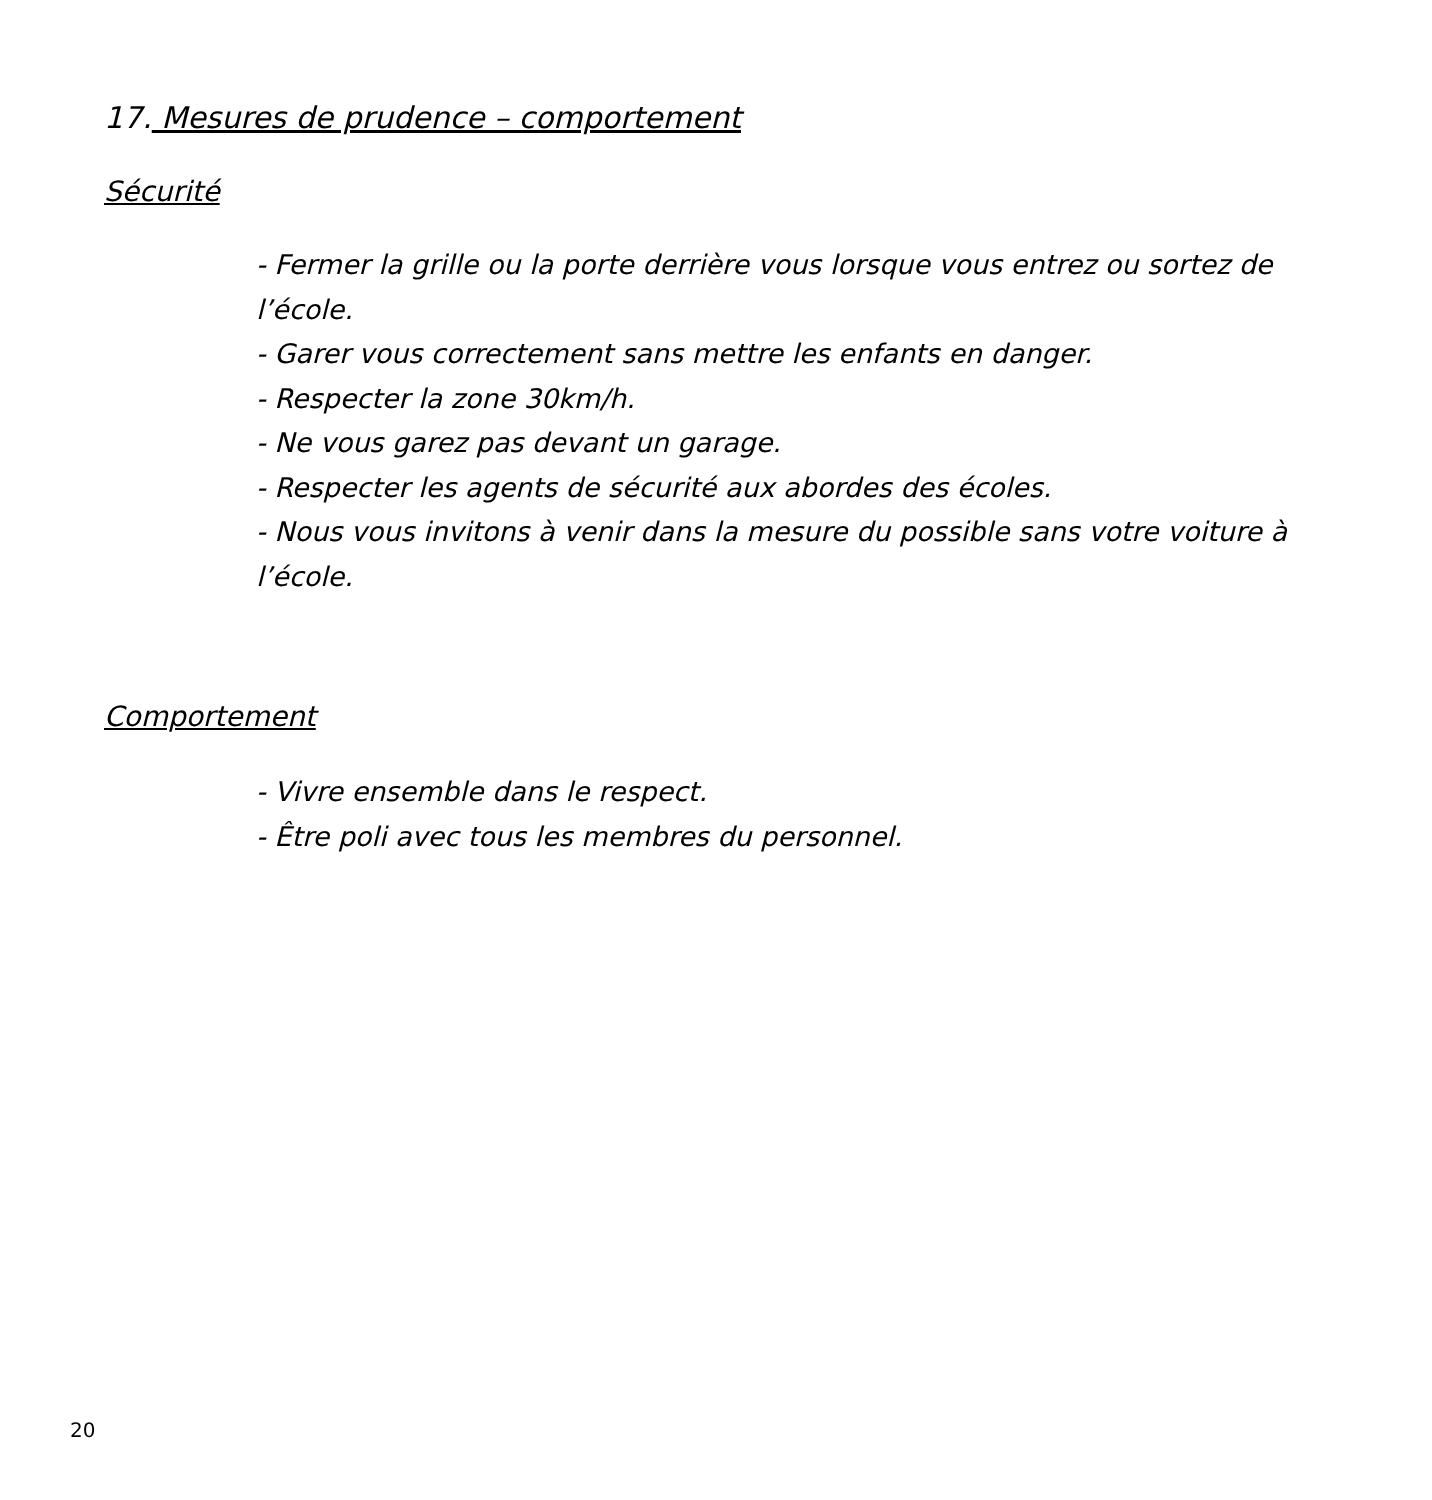17. Mesures de prudence – comportement
Sécurité
- Fermer la grille ou la porte derrière vous lorsque vous entrez ou sortez de l’école.
- Garer vous correctement sans mettre les enfants en danger.
- Respecter la zone 30km/h.
- Ne vous garez pas devant un garage.
- Respecter les agents de sécurité aux abordes des écoles.
- Nous vous invitons à venir dans la mesure du possible sans votre voiture à l’école.
Comportement
- Vivre ensemble dans le respect.
- Être poli avec tous les membres du personnel.
20